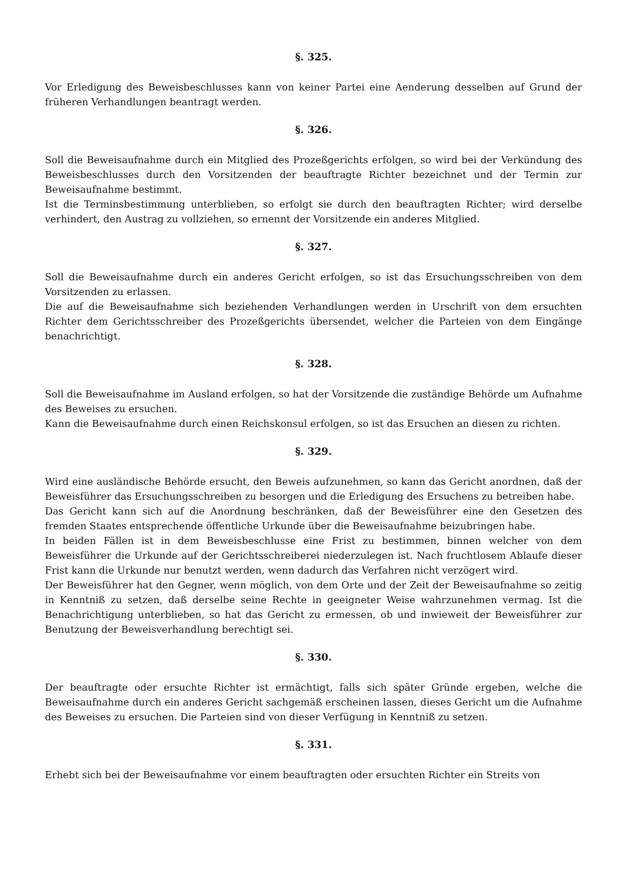§. 325.
Vor Erledigung des Beweisbeschlusses kann von keiner Partei eine Aenderung desselben auf Grund der früheren Verhandlungen beantragt werden.
§. 326.
Soll die Beweisaufnahme durch ein Mitglied des Prozeßgerichts erfolgen, so wird bei der Verkündung des Beweisbeschlusses durch den Vorsitzenden der beauftragte Richter bezeichnet und der Termin zur Beweisaufnahme bestimmt.
Ist die Terminsbestimmung unterblieben, so erfolgt sie durch den beauftragten Richter; wird derselbe verhindert, den Austrag zu vollziehen, so ernennt der Vorsitzende ein anderes Mitglied.
§. 327.
Soll die Beweisaufnahme durch ein anderes Gericht erfolgen, so ist das Ersuchungsschreiben von dem Vorsitzenden zu erlassen.
Die auf die Beweisaufnahme sich beziehenden Verhandlungen werden in Urschrift von dem ersuchten Richter dem Gerichtsschreiber des Prozeßgerichts übersendet, welcher die Parteien von dem Eingänge benachrichtigt.
§. 328.
Soll die Beweisaufnahme im Ausland erfolgen, so hat der Vorsitzende die zuständige Behörde um Aufnahme des Beweises zu ersuchen.
Kann die Beweisaufnahme durch einen Reichskonsul erfolgen, so ist das Ersuchen an diesen zu richten.
§. 329.
Wird eine ausländische Behörde ersucht, den Beweis aufzunehmen, so kann das Gericht anordnen, daß der Beweisführer das Ersuchungsschreiben zu besorgen und die Erledigung des Ersuchens zu betreiben habe.
Das Gericht kann sich auf die Anordnung beschränken, daß der Beweisführer eine den Gesetzen des fremden Staates entsprechende öffentliche Urkunde über die Beweisaufnahme beizubringen habe.
In beiden Fällen ist in dem Beweisbeschlusse eine Frist zu bestimmen, binnen welcher von dem Beweisführer die Urkunde auf der Gerichtsschreiberei niederzulegen ist. Nach fruchtlosem Ablaufe dieser Frist kann die Urkunde nur benutzt werden, wenn dadurch das Verfahren nicht verzögert wird.
Der Beweisführer hat den Gegner, wenn möglich, von dem Orte und der Zeit der Beweisaufnahme so zeitig in Kenntniß zu setzen, daß derselbe seine Rechte in geeigneter Weise wahrzunehmen vermag. Ist die Benachrichtigung unterblieben, so hat das Gericht zu ermessen, ob und inwieweit der Beweisführer zur Benutzung der Beweisverhandlung berechtigt sei.
§. 330.
Der beauftragte oder ersuchte Richter ist ermächtigt, falls sich später Gründe ergeben, welche die Beweisaufnahme durch ein anderes Gericht sachgemäß erscheinen lassen, dieses Gericht um die Aufnahme des Beweises zu ersuchen. Die Parteien sind von dieser Verfügung in Kenntniß zu setzen.
§. 331.
Erhebt sich bei der Beweisaufnahme vor einem beauftragten oder ersuchten Richter ein Streits von